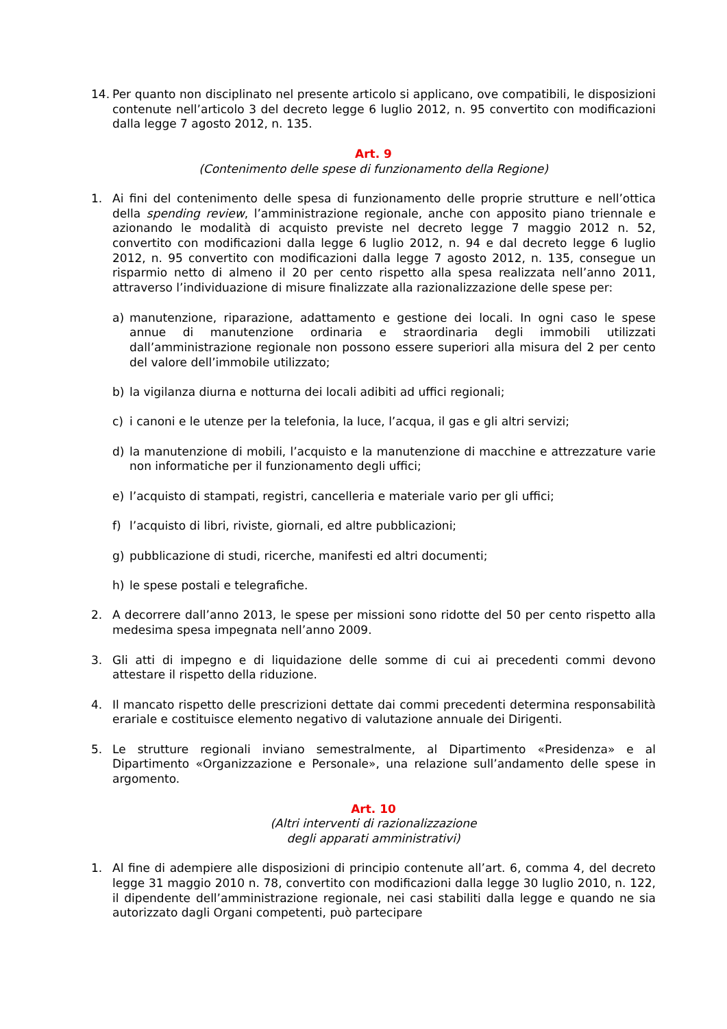14. Per quanto non disciplinato nel presente articolo si applicano, ove compatibili, le disposizioni contenute nell’articolo 3 del decreto legge 6 luglio 2012, n. 95 convertito con modificazioni dalla legge 7 agosto 2012, n. 135.
Art. 9
(Contenimento delle spese di funzionamento della Regione)
1. Ai fini del contenimento delle spesa di funzionamento delle proprie strutture e nell’ottica della spending review, l’amministrazione regionale, anche con apposito piano triennale e azionando le modalità di acquisto previste nel decreto legge 7 maggio 2012 n. 52, convertito con modificazioni dalla legge 6 luglio 2012, n. 94 e dal decreto legge 6 luglio 2012, n. 95 convertito con modificazioni dalla legge 7 agosto 2012, n. 135, consegue un risparmio netto di almeno il 20 per cento rispetto alla spesa realizzata nell’anno 2011, attraverso l’individuazione di misure finalizzate alla razionalizzazione delle spese per:
a) manutenzione, riparazione, adattamento e gestione dei locali. In ogni caso le spese annue di manutenzione ordinaria e straordinaria degli immobili utilizzati dall’amministrazione regionale non possono essere superiori alla misura del 2 per cento del valore dell’immobile utilizzato;
b) la vigilanza diurna e notturna dei locali adibiti ad uffici regionali;
c) i canoni e le utenze per la telefonia, la luce, l’acqua, il gas e gli altri servizi;
d) la manutenzione di mobili, l’acquisto e la manutenzione di macchine e attrezzature varie non informatiche per il funzionamento degli uffici;
e) l’acquisto di stampati, registri, cancelleria e materiale vario per gli uffici;
f) l’acquisto di libri, riviste, giornali, ed altre pubblicazioni;
g) pubblicazione di studi, ricerche, manifesti ed altri documenti;
h) le spese postali e telegrafiche.
2. A decorrere dall’anno 2013, le spese per missioni sono ridotte del 50 per cento rispetto alla medesima spesa impegnata nell’anno 2009.
3. Gli atti di impegno e di liquidazione delle somme di cui ai precedenti commi devono attestare il rispetto della riduzione.
4. Il mancato rispetto delle prescrizioni dettate dai commi precedenti determina responsabilità erariale e costituisce elemento negativo di valutazione annuale dei Dirigenti.
5. Le strutture regionali inviano semestralmente, al Dipartimento «Presidenza» e al Dipartimento «Organizzazione e Personale», una relazione sull’andamento delle spese in argomento.
Art. 10
(Altri interventi di razionalizzazione
degli apparati amministrativi)
1. Al fine di adempiere alle disposizioni di principio contenute all’art. 6, comma 4, del decreto legge 31 maggio 2010 n. 78, convertito con modificazioni dalla legge 30 luglio 2010, n. 122, il dipendente dell’amministrazione regionale, nei casi stabiliti dalla legge e quando ne sia autorizzato dagli Organi competenti, può partecipare